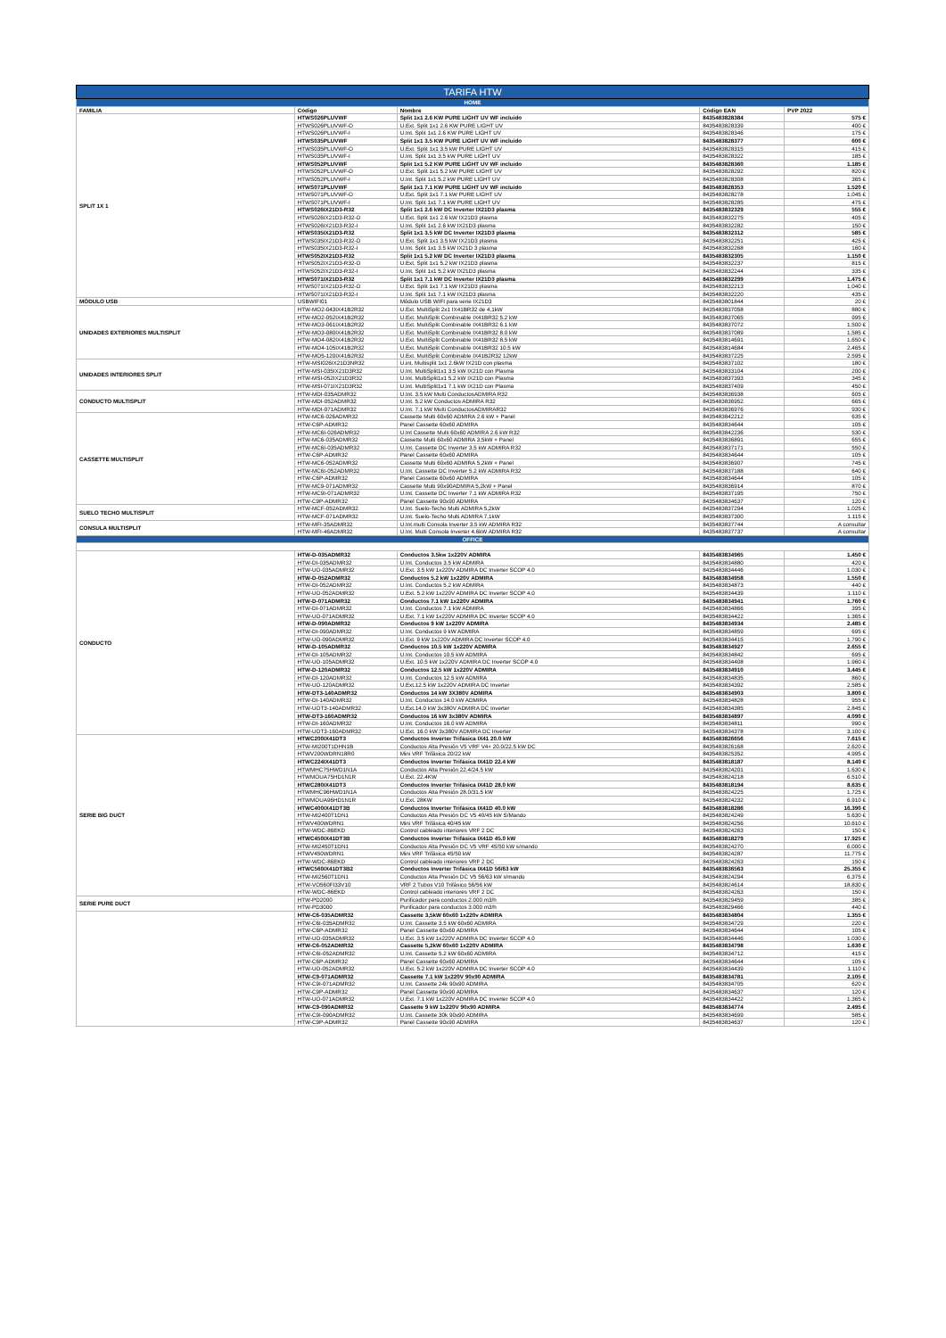| TARIFA HTW | | | | |
| HOME | | | | |
| FAMILIA | Código | Nombre | Código EAN | PVP 2022 |
| SPLIT 1X 1 | HTWS026PLUVWF | Split 1x1 2.6 KW PURE LIGHT UV WF incluido | 8435483828384 | 575 € |
| | HTWS026PLUVWF-O | U.Ext. Split 1x1 2.6 KW PURE LIGHT UV | 8435483828339 | 400 € |
| | HTWS026PLUVWF-I | U.Int. Split 1x1 2.6 KW PURE LIGHT UV | 8435483828346 | 175 € |
| | HTWS035PLUVWF | Split 1x1 3.5 KW PURE LIGHT UV WF incluido | 8435483828377 | 600 € |
| | HTWS035PLUVWF-O | U.Ext. Split 1x1 3.5 kW PURE LIGHT UV | 8435483828315 | 415 € |
| | HTWS035PLUVWF-I | U.Int. Split 1x1 3.5 kW PURE LIGHT UV | 8435483828322 | 185 € |
| | HTWS052PLUVWF | Split 1x1 5.2 KW PURE LIGHT UV WF incluido | 8435483828360 | 1.185 € |
| | HTWS052PLUVWF-O | U.Ext. Split 1x1 5.2 kW PURE LIGHT UV | 8435483828292 | 820 € |
| | HTWS052PLUVWF-I | U.Int. Split 1x1 5.2 kW PURE LIGHT UV | 8435483828308 | 365 € |
| | HTWS071PLUVWF | Split 1x1 7.1 KW PURE LIGHT UV WF incluido | 8435483828353 | 1.520 € |
| | HTWS071PLUVWF-O | U.Ext. Split 1x1 7.1 kW PURE LIGHT UV | 8435483828278 | 1.045 € |
| | HTWS071PLUVWF-I | U.Int. Split 1x1 7.1 kW PURE LIGHT UV | 8435483828285 | 475 € |
| | HTWS026IX21D3-R32 | Split 1x1 2.6 kW DC Inverter IX21D3 plasma | 8435483832329 | 555 € |
| | HTWS026IX21D3-R32-O | U.Ext. Split 1x1 2.6 kW IX21D3 plasma | 8435483832275 | 405 € |
| | HTWS026IX21D3-R32-I | U.Int. Split 1x1 2.6 kW IX21D3 plasma | 8435483832282 | 150 € |
| | HTWS035IX21D3-R32 | Split 1x1 3.5 kW DC Inverter IX21D3 plasma | 8435483832312 | 585 € |
| | HTWS035IX21D3-R32-O | U.Ext. Split 1x1 3.5 kW IX21D3 plasma | 8435483832251 | 425 € |
| | HTWS035IX21D3-R32-I | U.Int. Split 1x1 3.5 kW IX21D 3 plasma | 8435483832268 | 160 € |
| | HTWS052IX21D3-R32 | Split 1x1 5.2 kW DC Inverter IX21D3 plasma | 8435483832305 | 1.150 € |
| | HTWS052IX21D3-R32-O | U.Ext. Split 1x1 5.2 kW IX21D3 plasma | 8435483832237 | 815 € |
| | HTWS052IX21D3-R32-I | U.Int. Split 1x1 5.2 kW IX21D3 plasma | 8435483832244 | 335 € |
| | HTWS071IX21D3-R32 | Split 1x1 7.1 kW DC Inverter IX21D3 plasma | 8435483832299 | 1.475 € |
| | HTWS071IX21D3-R32-O | U.Ext. Split 1x1 7.1 kW IX21D3 plasma | 8435483832213 | 1.040 € |
| | HTWS071IX21D3-R32-I | U.Int. Split 1x1 7.1 kW IX21D3 plasma | 8435483832220 | 435 € |
| MÓDULO USB | USBWIFI01 | Módulo USB WIFI para serie IX21D3 | 8435483801844 | 20 € |
| UNIDADES EXTERIORES MULTISPLIT | HTW-MO2-043IX41B2R32 | U.Ext. MultiSplit 2x1 IX41BR32 de 4,1kW | 8435483837058 | 880 € |
| | HTW-MO2-052IX41B2R32 | U.Ext. MultiSplit Combinable IX41BR32 5.2 kW | 8435483837065 | 995 € |
| | HTW-MO3-061IX41B2R32 | U.Ext. MultiSplit Combinable IX41BR32 6.1 kW | 8435483837072 | 1.500 € |
| | HTW-MO3-080IX41B2R32 | U.Ext. MultiSplit Combinable IX41BR32 8.0 kW | 8435483837089 | 1.585 € |
| | HTW-MO4-082IX41B2R32 | U.Ext. MultiSplit Combinable IX41BR32 8.5 kW | 8435483814691 | 1.650 € |
| | HTW-MO4-105IX41B2R32 | U.Ext. MultiSplit Combinable IX41BR32 10.5 kW | 8435483814684 | 2.465 € |
| | HTW-MO5-120IX41B2R32 | U.Ext. MultiSplit Combinable IX41B2R32 12kW | 8435483837225 | 2.595 € |
| UNIDADES INTERIORES SPLIT | HTW-MSI026IX21D3NR32 | U.int. Multisplit 1x1 2.6kW IX21D con plasma | 8435483837102 | 180 € |
| | HTW-MSI-035IX21D3R32 | U.Int. MultiSplit1x1 3.5 kW IX21D con Plasma | 8435483833104 | 200 € |
| | HTW-MSI-052IX21D3R32 | U.Int. MultiSplit1x1 5.2 kW IX21D con Plasma | 8435483837393 | 345 € |
| | HTW-MSI-071IX21D3R32 | U.Int. MultiSplit1x1 7.1 kW IX21D con Plasma | 8435483837409 | 450 € |
| CONDUCTO MULTISPLIT | HTW-MDI-035ADMR32 | U.Int. 3.5 kW Multi ConductosADMIRA R32 | 8435483836938 | 605 € |
| | HTW-MDI-052ADMR32 | U.Int. 5.2 kW Conductos ADMIRA R32 | 8435483836952 | 665 € |
| | HTW-MDI-071ADMR32 | U.Int. 7.1 kW Multi ConductosADMIRAR32 | 8435483836976 | 930 € |
| CASSETTE MULTISPLIT | HTW-MC6-026ADMR32 | Cassette Multi 60x60 ADMIRA 2.6 kW + Panel | 8435483842212 | 635 € |
| | HTW-C6P-ADMR32 | Panel Cassette 60x60 ADMIRA | 8435483834644 | 105 € |
| | HTW-MC6I-026ADMR32 | U.Int Cassette Multi 60x60 ADMIRA 2.6 kW R32 | 8435483842236 | 530 € |
| | HTW-MC6-035ADMR32 | Cassette Multi 60x60 ADMIRA 3,5kW + Panel | 8435483836891 | 655 € |
| | HTW-MC6I-035ADMR32 | U.Int. Cassette DC Inverter 3.5 kW ADMIRA R32 | 8435483837171 | 550 € |
| | HTW-C6P-ADMR32 | Panel Cassette 60x60 ADMIRA | 8435483834644 | 105 € |
| | HTW-MC6-052ADMR32 | Cassette Multi 60x60 ADMIRA 5,2kW + Panel | 8435483836907 | 745 € |
| | HTW-MC6I-052ADMR32 | U.Int. Cassette DC Inverter 5.2 kW ADMIRA R32 | 8435483837188 | 640 € |
| | HTW-C6P-ADMR32 | Panel Cassette 60x60 ADMIRA | 8435483834644 | 105 € |
| | HTW-MC9-071ADMR32 | Cassette Multi 90x90ADMIRA 5,2kW + Panel | 8435483836914 | 870 € |
| | HTW-MC9I-071ADMR32 | U.Int. Cassette DC Inverter 7.1 kW ADMIRA R32 | 8435483837195 | 750 € |
| | HTW-C9P-ADMR32 | Panel Cassette 90x90 ADMIRA | 8435483834637 | 120 € |
| SUELO TECHO MULTISPLIT | HTW-MCF-052ADMR32 | U.Int. Suelo-Techo Multi ADMIRA 5,2kW | 8435483837294 | 1.025 € |
| | HTW-MCF-071ADMR32 | U.Int. Suelo-Techo Multi ADMIRA 7,1kW | 8435483837300 | 1.115 € |
| CONSULA MULTISPLIT | HTW-MFI-35ADMR32 | U.Int.multi Consola Inverter 3.5 kW ADMIRA R32 | 8435483837744 | A consultar |
| | HTW-MFI-46ADMR32 | U.Int. Multi Consola Inverter 4.6kW ADMIRA R32 | 8435483837737 | A consultar |
| OFFICE | | | | |
| CONDUCTO | HTW-D-035ADMR32 | Conductos 3.5kw 1x220V ADMIRA | 8435483834965 | 1.450 € |
| | HTW-DI-035ADMR32 | U.Int. Conductos 3.5 kW ADMIRA | 8435483834880 | 420 € |
| | HTW-UO-035ADMR32 | U.Ext. 3.5 kW 1x220V ADMIRA DC Inverter SCOP 4.0 | 8435483834446 | 1.030 € |
| | HTW-D-052ADMR32 | Conductos 5.2 kW 1x220V ADMIRA | 8435483834958 | 1.550 € |
| | HTW-DI-052ADMR32 | U.Int. Conductos 5.2 kW ADMIRA | 8435483834873 | 440 € |
| | HTW-UO-052ADMR32 | U.Ext. 5.2 kW 1x220V ADMIRA DC Inverter SCOP 4.0 | 8435483834439 | 1.110 € |
| | HTW-D-071ADMR32 | Conductos 7.1 kW 1x220V ADMIRA | 8435483834941 | 1.760 € |
| | HTW-DI-071ADMR32 | U.Int. Conductos 7.1 kW ADMIRA | 8435483834866 | 395 € |
| | HTW-UO-071ADMR32 | U.Ext. 7.1 kW 1x220V ADMIRA DC Inverter SCOP 4.0 | 8435483834422 | 1.365 € |
| | HTW-D-090ADMR32 | Conductos 9 kW 1x220V ADMIRA | 8435483834934 | 2.485 € |
| | HTW-DI-090ADMR32 | U.Int. Conductos 9 kW ADMIRA | 8435483834859 | 695 € |
| | HTW-UO-090ADMR32 | U.Ext. 9 kW 1x220V ADMIRA DC Inverter SCOP 4.0 | 8435483834415 | 1.790 € |
| | HTW-D-105ADMR32 | Conductos 10.5 kW 1x220V ADMIRA | 8435483834927 | 2.655 € |
| | HTW-DI-105ADMR32 | U.Int. Conductos 10.5 kW ADMIRA | 8435483834842 | 695 € |
| | HTW-UO-105ADMR32 | U.Ext. 10.5 kW 1x220V ADMIRA DC Inverter SCOP 4.0 | 8435483834408 | 1.960 € |
| | HTW-D-120ADMR32 | Conductos 12.5 kW 1x220V ADMIRA | 8435483834910 | 3.445 € |
| | HTW-DI-120ADMR32 | U.Int. Conductos 12.5 kW ADMIRA | 8435483834835 | 860 € |
| | HTW-UO-120ADMR32 | U.Ext.12.5 kW 1x220V ADMIRA DC Inverter | 8435483834392 | 2.585 € |
| | HTW-DT3-140ADMR32 | Conductos 14 kW 3X380V ADMIRA | 8435483834903 | 3.800 € |
| | HTW-DI-140ADMR32 | U.Int. Conductos 14.0 kW ADMIRA | 8435483834828 | 955 € |
| | HTW-UOT3-140ADMR32 | U.Ext.14.0 kW 3x380V ADMIRA DC Inverter | 8435483834385 | 2.845 € |
| | HTW-DT3-160ADMR32 | Conductos 16 kW 3x380V ADMIRA | 8435483834897 | 4.090 € |
| | HTW-DI-160ADMR32 | U.Int. Conductos 16.0 kW ADMIRA | 8435483834811 | 990 € |
| | HTW-UOT3-160ADMR32 | U.Ext. 16.0 kW 3x380V ADMIRA DC Inverter | 8435483834378 | 3.100 € |
| SERIE BIG DUCT | HTWC200IX41DT3 | Conductos Inverter Trifásica IX41 20.0 kW | 8435483826656 | 7.615 € |
| | HTW-MI200T1DHN1B | Conductos Alta Presión V5 VRF V4+ 20.0/22.5 kW DC | 8435483826168 | 2.620 € |
| | HTWV200WDRN18R0 | Mini VRF Trifásica 20/22 kW | 8435483825352 | 4.995 € |
| | HTWC224IX41DT3 | Conductos Inverter Trifásica IX41D 22.4 kW | 8435483818187 | 8.140 € |
| | HTWMHC75HWD1N1A | Conductos Alta Presión 22.4/24.5 kW | 8435483824201 | 1.630 € |
| | HTWMOUA75HD1N1R | U.Ext. 22.4KW | 8435483824218 | 6.510 € |
| | HTWC280IX41DT3 | Conductos Inverter Trifásica IX41D 28.0 kW | 8435483818194 | 8.635 € |
| | HTWMHC96HWD1N1A | Conductos Alta Presión 28.0/31.5 kW | 8435483824225 | 1.725 € |
| | HTWMOUA96HD1N1R | U.Ext. 28KW | 8435483824232 | 6.910 € |
| | HTWC400IX41DT3B | Conductos Inverter Trifásica IX41D 40.0 kW | 8435483818286 | 16.390 € |
| | HTW-MI2400T1DN1 | Conductos Alta Presión DC V5 40/45 kW S/Mando | 8435483824249 | 5.630 € |
| | HTWV400WDRN1 | Mini VRF Trifásica 40/45 kW | 8435483824256 | 10.610 € |
| | HTW-WDC-86EKD | Control cableado interiores VRF 2 DC | 8435483824263 | 150 € |
| | HTWC450IX41DT3B | Conductos Inverter Trifásica IX41D 45.0 kW | 8435483818279 | 17.925 € |
| | HTW-MI2450T1DN1 | Conductos Alta Presión DC V5 VRF 45/50 kW s/mando | 8435483824270 | 6.000 € |
| | HTWV450WDRN1 | Mini VRF Trifásica 45/50 kW | 8435483824287 | 11.775 € |
| | HTW-WDC-86EKD | Control cableado interiores VRF 2 DC | 8435483824263 | 150 € |
| | HTWC560IX41DT3B2 | Conductos Inverter Trifásica IX41D 56/63 kW | 8435483836563 | 25.355 € |
| | HTW-MI2560T1DN1 | Conductos Alta Presión DC V5 56/63 kW s/mando | 8435483824294 | 6.375 € |
| | HTW-VO560FI33V10 | VRF 2 Tubos V10 Trifásico 56/56 kW | 8435483824614 | 18.830 € |
| | HTW-WDC-86EKD | Control cableado interiores VRF 2 DC | 8435483824263 | 150 € |
| SERIE PURE DUCT | HTW-PD2000 | Purificador para conductos 2.000 m3/h | 8435483829459 | 385 € |
| | HTW-PD3000 | Purificador para conductos 3.000 m3/h | 8435483829466 | 440 € |
| | HTW-C6-035ADMR32 | Cassette 3,5kW 60x60 1x220v ADMIRA | 8435483834804 | 1.355 € |
| | HTW-C6I-035ADMR32 | U.Int. Cassette 3.5 kW 60x60 ADMIRA | 8435483834729 | 220 € |
| | HTW-C6P-ADMR32 | Panel Cassette 60x60 ADMIRA | 8435483834644 | 105 € |
| | HTW-UO-035ADMR32 | U.Ext. 3.5 kW 1x220V ADMIRA DC Inverter SCOP 4.0 | 8435483834446 | 1.030 € |
| | HTW-C6-052ADMR32 | Cassette 5,2kW 60x60 1x220V ADMIRA | 8435483834798 | 1.630 € |
| | HTW-C6I-052ADMR32 | U.Int. Cassette 5.2 kW 60x60 ADMIRA | 8435483834712 | 415 € |
| | HTW-C6P-ADMR32 | Panel Cassette 60x60 ADMIRA | 8435483834644 | 105 € |
| | HTW-UO-052ADMR32 | U.Ext. 5.2 kW 1x220V ADMIRA DC Inverter SCOP 4.0 | 8435483834439 | 1.110 € |
| | HTW-C9-071ADMR32 | Cassette 7.1 kW 1x220V 90x90 ADMIRA | 8435483834781 | 2.105 € |
| | HTW-C9I-071ADMR32 | U.Int. Cassette 24k 90x90 ADMIRA | 8435483834705 | 620 € |
| | HTW-C9P-ADMR32 | Panel Cassette 90x90 ADMIRA | 8435483834637 | 120 € |
| | HTW-UO-071ADMR32 | U.Ext. 7.1 kW 1x220V ADMIRA DC Inverter SCOP 4.0 | 8435483834422 | 1.365 € |
| | HTW-C9-090ADMR32 | Cassette 9 kW 1x220V 90x90 ADMIRA | 8435483834774 | 2.495 € |
| | HTW-C9I-090ADMR32 | U.Int. Cassette 30k 90x90 ADMIRA | 8435483834699 | 585 € |
| | HTW-C9P-ADMR32 | Panel Cassette 90x90 ADMIRA | 8435483834637 | 120 € |